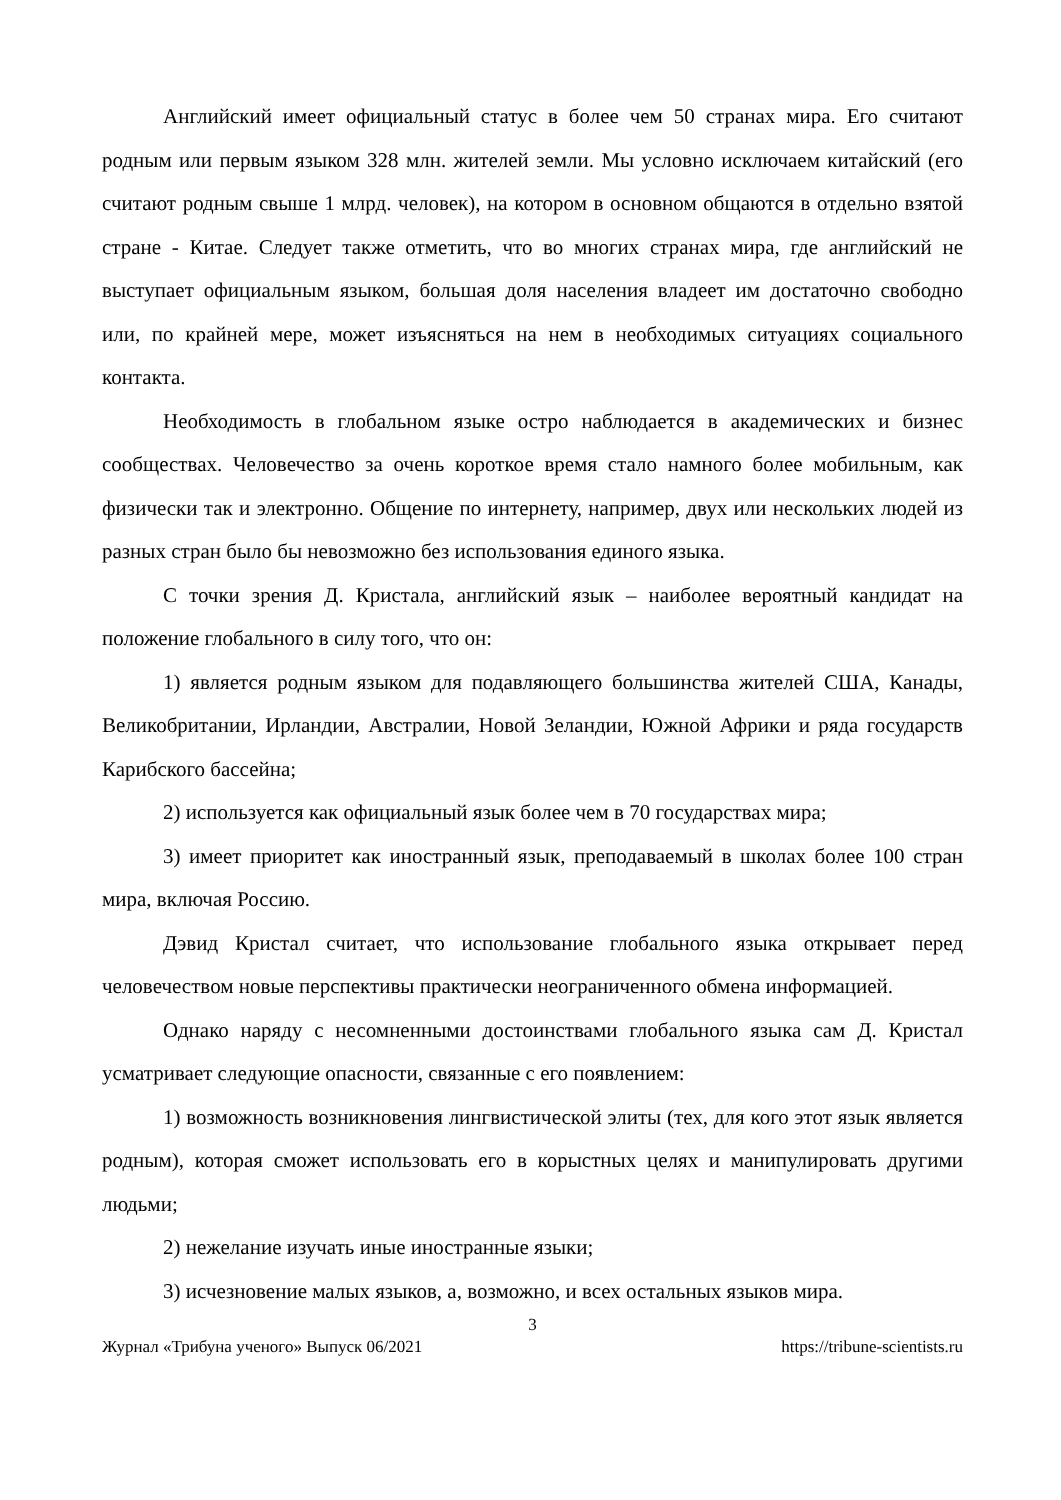Английский имеет официальный статус в более чем 50 странах мира. Его считают родным или первым языком 328 млн. жителей земли. Мы условно исключаем китайский (его считают родным свыше 1 млрд. человек), на котором в основном общаются в отдельно взятой стране - Китае. Следует также отметить, что во многих странах мира, где английский не выступает официальным языком, большая доля населения владеет им достаточно свободно или, по крайней мере, может изъясняться на нем в необходимых ситуациях социального контакта.
Необходимость в глобальном языке остро наблюдается в академических и бизнес сообществах. Человечество за очень короткое время стало намного более мобильным, как физически так и электронно. Общение по интернету, например, двух или нескольких людей из разных стран было бы невозможно без использования единого языка.
С точки зрения Д. Кристала, английский язык – наиболее вероятный кандидат на положение глобального в силу того, что он:
1) является родным языком для подавляющего большинства жителей США, Канады, Великобритании, Ирландии, Австралии, Новой Зеландии, Южной Африки и ряда государств Карибского бассейна;
2) используется как официальный язык более чем в 70 государствах мира;
3) имеет приоритет как иностранный язык, преподаваемый в школах более 100 стран мира, включая Россию.
Дэвид Кристал считает, что использование глобального языка открывает перед человечеством новые перспективы практически неограниченного обмена информацией.
Однако наряду с несомненными достоинствами глобального языка сам Д. Кристал усматривает следующие опасности, связанные с его появлением:
1) возможность возникновения лингвистической элиты (тех, для кого этот язык является родным), которая сможет использовать его в корыстных целях и манипулировать другими людьми;
2) нежелание изучать иные иностранные языки;
3) исчезновение малых языков, а, возможно, и всех остальных языков мира.
3
Журнал «Трибуна ученого» Выпуск 06/2021 https://tribune-scientists.ru